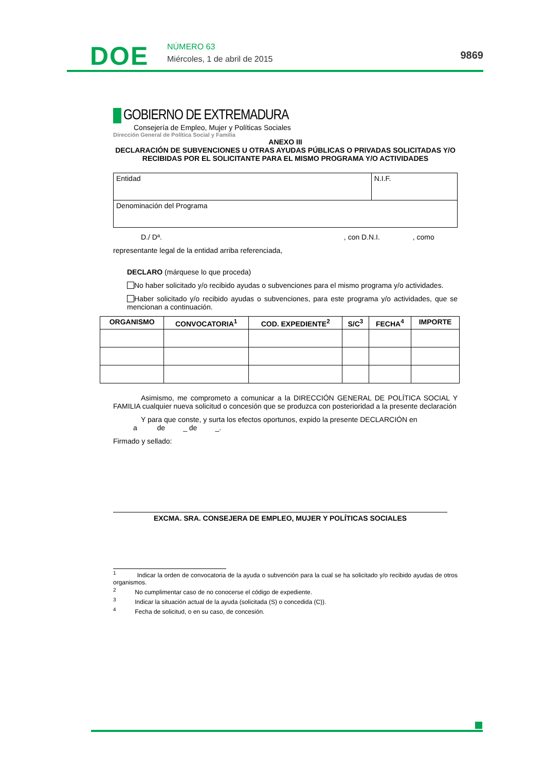DOE NÚMERO 63
Miércoles, 1 de abril de 2015 9869
GOBIERNO DE EXTREMADURA
Consejería de Empleo, Mujer y Políticas Sociales
Dirección General de Política Social y Familia
ANEXO III
DECLARACIÓN DE SUBVENCIONES U OTRAS AYUDAS PÚBLICAS O PRIVADAS SOLICITADAS Y/O RECIBIDAS POR EL SOLICITANTE PARA EL MISMO PROGRAMA Y/O ACTIVIDADES
| Entidad | N.I.F. |
| Denominación del Programa | |
D./ Dª. , con D.N.I. , como
representante legal de la entidad arriba referenciada,
DECLARO (márquese lo que proceda)
No haber solicitado y/o recibido ayudas o subvenciones para el mismo programa y/o actividades.
Haber solicitado y/o recibido ayudas o subvenciones, para este programa y/o actividades, que se mencionan a continuación.
| ORGANISMO | CONVOCATORIA<sup>1</sup> | COD. EXPEDIENTE<sup>2</sup> | S/C<sup>3</sup> | FECHA<sup>4</sup> | IMPORTE |
| --- | --- | --- | --- | --- | --- |
Asimismo, me comprometo a comunicar a la DIRECCIÓN GENERAL DE POLÍTICA SOCIAL Y FAMILIA cualquier nueva solicitud o concesión que se produzca con posterioridad a la presente declaración
Y para que conste, y surta los efectos oportunos, expido la presente DECLARCIÓN en
a de _ de _.
Firmado y sellado:
EXCMA. SRA. CONSEJERA DE EMPLEO, MUJER Y POLÍTICAS SOCIALES
<sup>1</sup> Indicar la orden de convocatoria de la ayuda o subvención para la cual se ha solicitado y/o recibido ayudas de otros organismos.
<sup>2</sup> No cumplimentar caso de no conocerse el código de expediente.
<sup>3</sup> Indicar la situación actual de la ayuda (solicitada (S) o concedida (C)).
<sup>4</sup> Fecha de solicitud, o en su caso, de concesión.